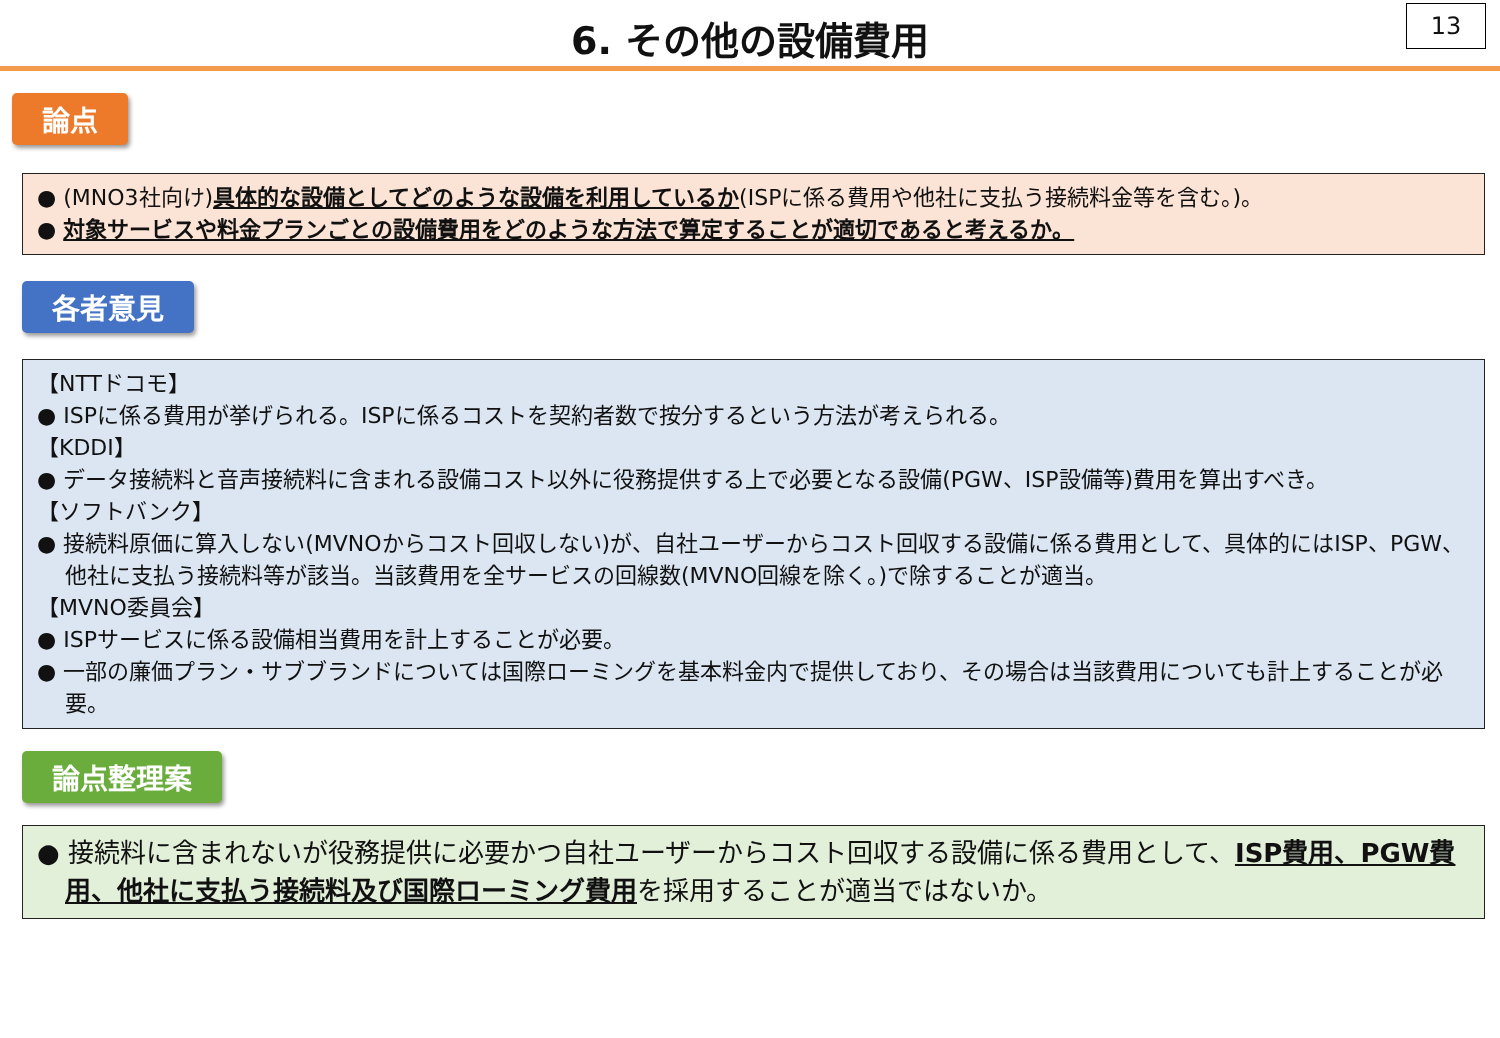6. その他の設備費用
13
論点
● (MNO3社向け)具体的な設備としてどのような設備を利用しているか(ISPに係る費用や他社に支払う接続料金等を含む。)。
● 対象サービスや料金プランごとの設備費用をどのような方法で算定することが適切であると考えるか。
各者意見
【NTTドコモ】
● ISPに係る費用が挙げられる。ISPに係るコストを契約者数で按分するという方法が考えられる。
【KDDI】
● データ接続料と音声接続料に含まれる設備コスト以外に役務提供する上で必要となる設備(PGW、ISP設備等)費用を算出すべき。
【ソフトバンク】
● 接続料原価に算入しない(MVNOからコスト回収しない)が、自社ユーザーからコスト回収する設備に係る費用として、具体的にはISP、PGW、他社に支払う接続料等が該当。当該費用を全サービスの回線数(MVNO回線を除く。)で除することが適当。
【MVNO委員会】
● ISPサービスに係る設備相当費用を計上することが必要。
● 一部の廉価プラン・サブブランドについては国際ローミングを基本料金内で提供しており、その場合は当該費用についても計上することが必要。
論点整理案
● 接続料に含まれないが役務提供に必要かつ自社ユーザーからコスト回収する設備に係る費用として、ISP費用、PGW費用、他社に支払う接続料及び国際ローミング費用を採用することが適当ではないか。